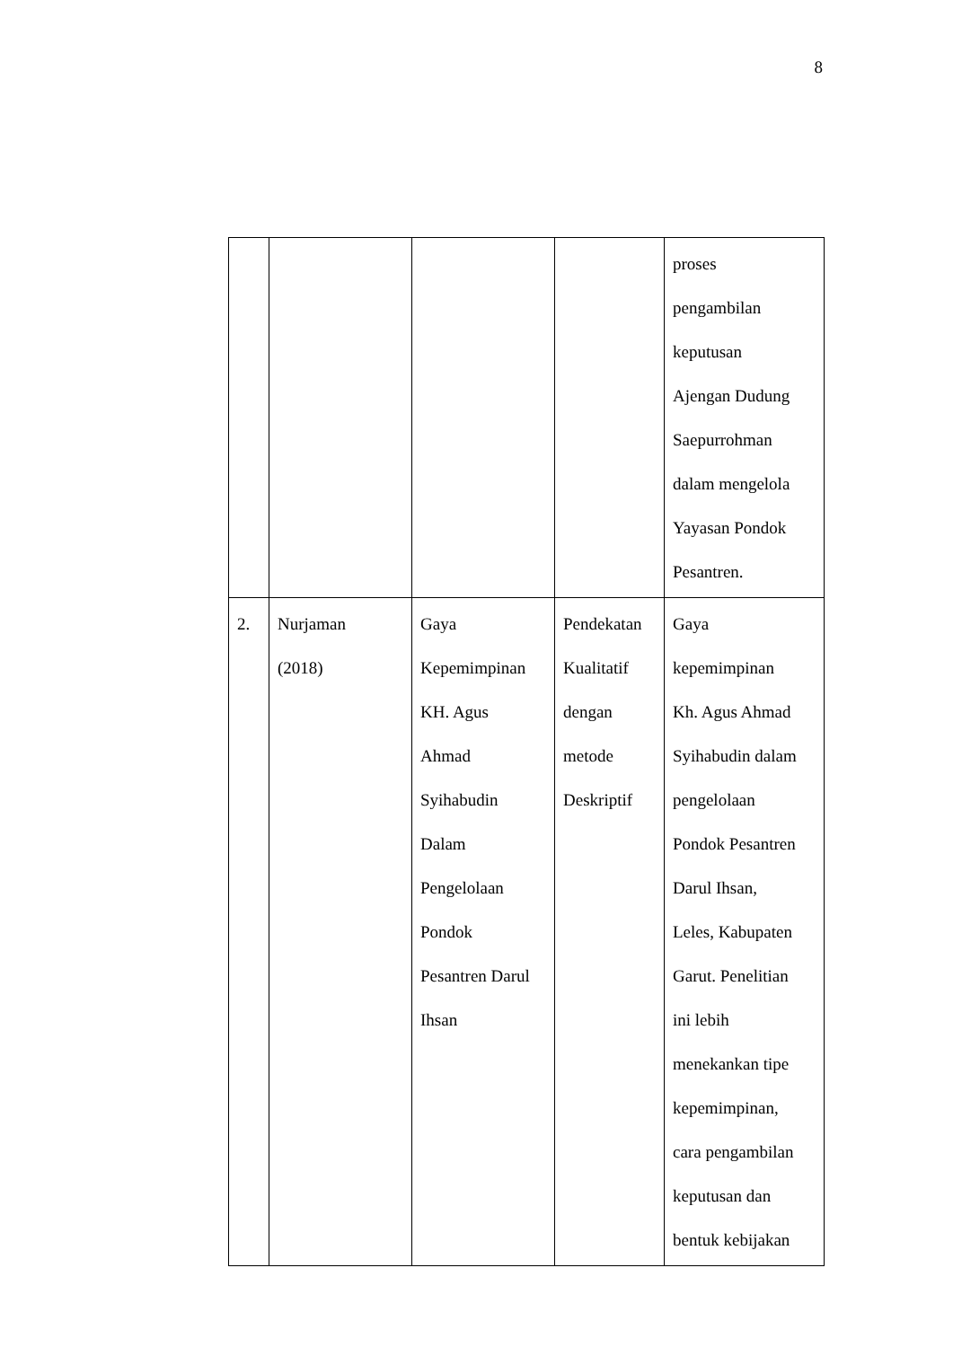8
| | | | | proses pengambilan keputusan Ajengan Dudung Saepurrohman dalam mengelola Yayasan Pondok Pesantren. |
| 2. | Nurjaman (2018) | Gaya Kepemimpinan KH. Agus Ahmad Syihabudin Dalam Pengelolaan Pondok Pesantren Darul Ihsan | Pendekatan Kualitatif dengan metode Deskriptif | Gaya kepemimpinan Kh. Agus Ahmad Syihabudin dalam pengelolaan Pondok Pesantren Darul Ihsan, Leles, Kabupaten Garut. Penelitian ini lebih menekankan tipe kepemimpinan, cara pengambilan keputusan dan bentuk kebijakan |